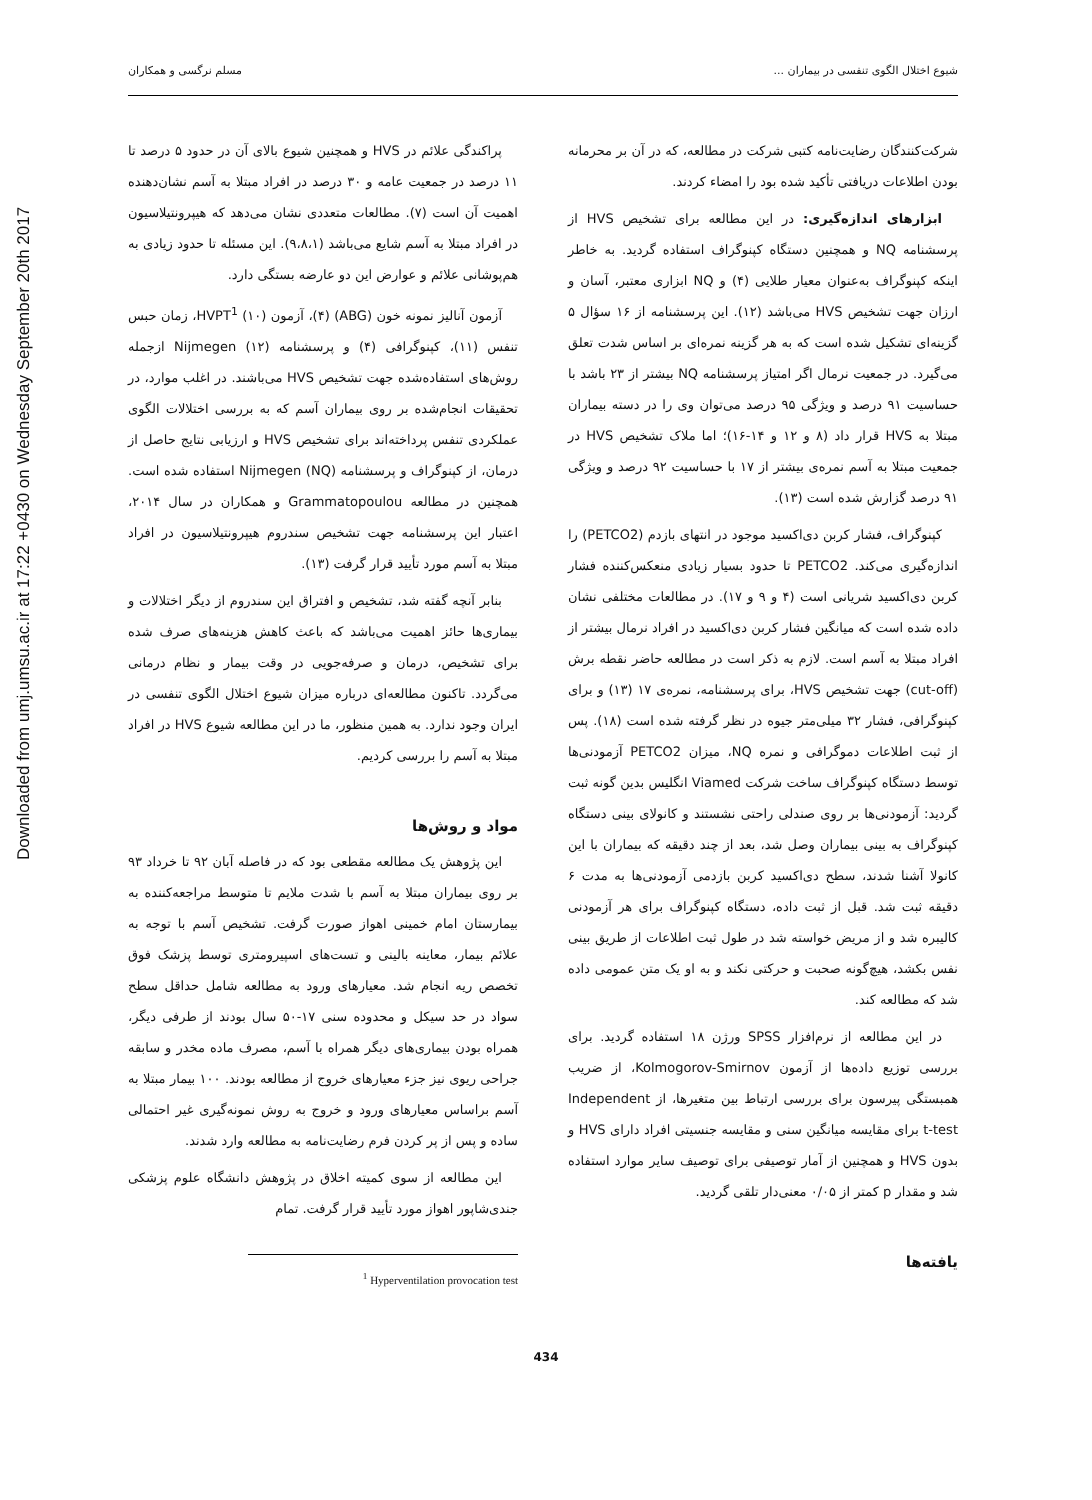Downloaded from umj.umsu.ac.ir at 17:22 +0430 on Wednesday September 20th 2017
شیوع اختلال الگوی تنفسی در بیماران ... مسلم نرگسی و همکاران
پراکندگی علائم در HVS و همچنین شیوع بالای آن در حدود ۵ درصد تا ۱۱ درصد در جمعیت عامه و ۳۰ درصد در افراد مبتلا به آسم نشان‌دهنده اهمیت آن است (۷). مطالعات متعددی نشان می‌دهد که هیپرونتیلاسیون در افراد مبتلا به آسم شایع می‌باشد (۹،۸،۱). این مسئله تا حدود زیادی به هم‌پوشانی علائم و عوارض این دو عارضه بستگی دارد.
آزمون آنالیز نمونه خون (ABG) (۴)، آزمون HVPT<sup>1</sup> (۱۰)، زمان حبس تنفس (۱۱)، کپنوگرافی (۴) و پرسشنامه Nijmegen (۱۲) ازجمله روش‌های استفاده‌شده جهت تشخیص HVS می‌باشند. در اغلب موارد، در تحقیقات انجام‌شده بر روی بیماران آسم که به بررسی اختلالات الگوی عملکردی تنفس پرداخته‌اند برای تشخیص HVS و ارزیابی نتایج حاصل از درمان، از کپنوگراف و پرسشنامه Nijmegen (NQ) استفاده شده است. همچنین در مطالعه Grammatopoulou و همکاران در سال ۲۰۱۴، اعتبار این پرسشنامه جهت تشخیص سندروم هیپرونتیلاسیون در افراد مبتلا به آسم مورد تأیید قرار گرفت (۱۳).
بنابر آنچه گفته شد، تشخیص و افتراق این سندروم از دیگر اختلالات و بیماری‌ها حائز اهمیت می‌باشد که باعث کاهش هزینه‌های صرف شده برای تشخیص، درمان و صرفه‌جویی در وقت بیمار و نظام درمانی می‌گردد. تاکنون مطالعه‌ای درباره میزان شیوع اختلال الگوی تنفسی در ایران وجود ندارد. به همین منظور، ما در این مطالعه شیوع HVS در افراد مبتلا به آسم را بررسی کردیم.
مواد و روش‌ها
این پژوهش یک مطالعه مقطعی بود که در فاصله آبان ۹۲ تا خرداد ۹۳ بر روی بیماران مبتلا به آسم با شدت ملایم تا متوسط مراجعه‌کننده به بیمارستان امام خمینی اهواز صورت گرفت. تشخیص آسم با توجه به علائم بیمار، معاینه بالینی و تست‌های اسپیرومتری توسط پزشک فوق تخصص ریه انجام شد. معیارهای ورود به مطالعه شامل حداقل سطح سواد در حد سیکل و محدوده سنی ۱۷-۵۰ سال بودند از طرفی دیگر، همراه بودن بیماری‌های دیگر همراه با آسم، مصرف ماده مخدر و سابقه جراحی ریوی نیز جزء معیارهای خروج از مطالعه بودند. ۱۰۰ بیمار مبتلا به آسم براساس معیارهای ورود و خروج به روش نمونه‌گیری غیر احتمالی ساده و پس از پر کردن فرم رضایت‌نامه به مطالعه وارد شدند.
این مطالعه از سوی کمیته اخلاق در پژوهش دانشگاه علوم پزشکی جندی‌شاپور اهواز مورد تأیید قرار گرفت. تمام
<sup>1</sup> Hyperventilation provocation test
شرکت‌کنندگان رضایت‌نامه کتبی شرکت در مطالعه، که در آن بر محرمانه بودن اطلاعات دریافتی تأکید شده بود را امضاء کردند.
ابزارهای اندازه‌گیری: در این مطالعه برای تشخیص HVS از پرسشنامه NQ و همچنین دستگاه کپنوگراف استفاده گردید. به خاطر اینکه کپنوگراف به‌عنوان معیار طلایی (۴) و NQ ابزاری معتبر، آسان و ارزان جهت تشخیص HVS می‌باشد (۱۲). این پرسشنامه از ۱۶ سؤال ۵ گزینه‌ای تشکیل شده است که به هر گزینه نمره‌ای بر اساس شدت تعلق می‌گیرد. در جمعیت نرمال اگر امتیاز پرسشنامه NQ بیشتر از ۲۳ باشد با حساسیت ۹۱ درصد و ویژگی ۹۵ درصد می‌توان وی را در دسته بیماران مبتلا به HVS قرار داد (۸ و ۱۲ و ۱۴-۱۶)؛ اما ملاک تشخیص HVS در جمعیت مبتلا به آسم نمره‌ی بیشتر از ۱۷ با حساسیت ۹۲ درصد و ویژگی ۹۱ درصد گزارش شده است (۱۳).
کپنوگراف، فشار کربن دی‌اکسید موجود در انتهای بازدم (PETCO2) را اندازه‌گیری می‌کند. PETCO2 تا حدود بسیار زیادی منعکس‌کننده فشار کربن دی‌اکسید شریانی است (۴ و ۹ و ۱۷). در مطالعات مختلفی نشان داده شده است که میانگین فشار کربن دی‌اکسید در افراد نرمال بیشتر از افراد مبتلا به آسم است. لازم به ذکر است در مطالعه حاضر نقطه برش (cut-off) جهت تشخیص HVS، برای پرسشنامه، نمره‌ی ۱۷ (۱۳) و برای کپنوگرافی، فشار ۳۲ میلی‌متر جیوه در نظر گرفته شده است (۱۸). پس از ثبت اطلاعات دموگرافی و نمره NQ، میزان PETCO2 آزمودنی‌ها توسط دستگاه کپنوگراف ساخت شرکت Viamed انگلیس بدین گونه ثبت گردید: آزمودنی‌ها بر روی صندلی راحتی نشستند و کانولای بینی دستگاه کپنوگراف به بینی بیماران وصل شد، بعد از چند دقیقه که بیماران با این کانولا آشنا شدند، سطح دی‌اکسید کربن بازدمی آزمودنی‌ها به مدت ۶ دقیقه ثبت شد. قبل از ثبت داده، دستگاه کپنوگراف برای هر آزمودنی کالیبره شد و از مریض خواسته شد در طول ثبت اطلاعات از طریق بینی نفس بکشد، هیچ‌گونه صحبت و حرکتی نکند و به او یک متن عمومی داده شد که مطالعه کند.
در این مطالعه از نرم‌افزار SPSS ورژن ۱۸ استفاده گردید. برای بررسی توزیع داده‌ها از آزمون Kolmogorov-Smirnov، از ضریب همبستگی پیرسون برای بررسی ارتباط بین متغیرها، از Independent t-test برای مقایسه میانگین سنی و مقایسه جنسیتی افراد دارای HVS و بدون HVS و همچنین از آمار توصیفی برای توصیف سایر موارد استفاده شد و مقدار p کمتر از ۰/۰۵ معنی‌دار تلقی گردید.
یافته‌ها
434